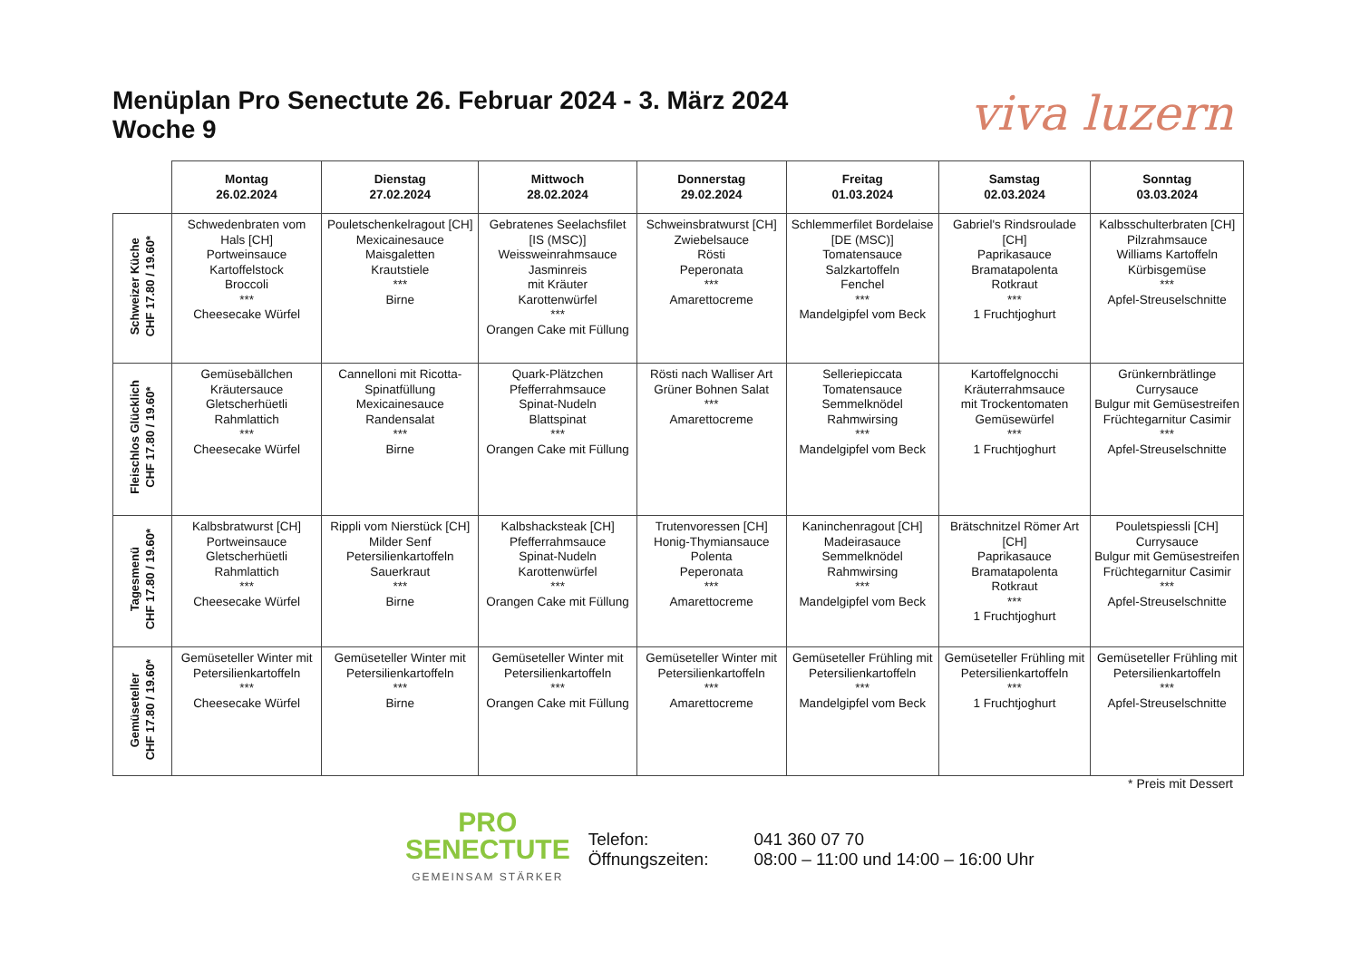Menüplan Pro Senectute 26. Februar 2024 - 3. März 2024
Woche 9
viva luzern
| | Montag 26.02.2024 | Dienstag 27.02.2024 | Mittwoch 28.02.2024 | Donnerstag 29.02.2024 | Freitag 01.03.2024 | Samstag 02.03.2024 | Sonntag 03.03.2024 |
| --- | --- | --- | --- | --- | --- | --- | --- |
| Schweizer Küche CHF 17.80 / 19.60* | Schwedenbraten vom Hals [CH] Portweinsauce Kartoffelstock Broccoli *** Cheesecake Würfel | Pouletschenkelragout [CH] Mexicainesauce Maisgaletten Krautstiele *** Birne | Gebratenes Seelachsfilet [IS (MSC)] Weissweinrahmsauce Jasminreis mit Kräuter Karottenwürfel *** Orangen Cake mit Füllung | Schweinsbratwurst [CH] Zwiebelsauce Rösti Peperonata *** Amarettocreme | Schlemmerfilet Bordelaise [DE (MSC)] Tomatensauce Salzkartoffeln Fenchel *** Mandelgipfel vom Beck | Gabriel's Rindsroulade [CH] Paprikasauce Bramatapolenta Rotkraut *** 1 Fruchtjoghurt | Kalbsschulterbraten [CH] Pilzrahmsauce Williams Kartoffeln Kürbisgemüse *** Apfel-Streuselschnitte |
| Fleischlos Glücklich CHF 17.80 / 19.60* | Gemüsebällchen Kräutersauce Gletscherhüetli Rahmlattich *** Cheesecake Würfel | Cannelloni mit Ricotta-Spinatfüllung Mexicainesauce Randensalat *** Birne | Quark-Plätzchen Pfefferrahmsauce Spinat-Nudeln Blattspinat *** Orangen Cake mit Füllung | Rösti nach Walliser Art Grüner Bohnen Salat *** Amarettocreme | Selleriepiccata Tomatensauce Semmelknödel Rahmwirsing *** Mandelgipfel vom Beck | Kartoffelgnocchi Kräuterrahmsauce mit Trockentomaten Gemüsewürfel *** 1 Fruchtjoghurt | Grünkernbrätlinge Currysauce Bulgur mit Gemüsestreifen Früchtegarnitur Casimir *** Apfel-Streuselschnitte |
| Tagesmenü CHF 17.80 / 19.60* | Kalbsbratwurst [CH] Portweinsauce Gletscherhüetli Rahmlattich *** Cheesecake Würfel | Rippli vom Nierstück [CH] Milder Senf Petersilienkartoffeln Sauerkraut *** Birne | Kalbshacksteak [CH] Pfefferrahmsauce Spinat-Nudeln Karottenwürfel *** Orangen Cake mit Füllung | Trutenvoressen [CH] Honig-Thymiansauce Polenta Peperonata *** Amarettocreme | Kaninchenragout [CH] Madeirasauce Semmelknödel Rahmwirsing *** Mandelgipfel vom Beck | Brätschnitzel Römer Art [CH] Paprikasauce Bramatapolenta Rotkraut *** 1 Fruchtjoghurt | Pouletspiessli [CH] Currysauce Bulgur mit Gemüsestreifen Früchtegarnitur Casimir *** Apfel-Streuselschnitte |
| Gemüseteller CHF 17.80 / 19.60* | Gemüseteller Winter mit Petersilienkartoffeln *** Cheesecake Würfel | Gemüseteller Winter mit Petersilienkartoffeln *** Birne | Gemüseteller Winter mit Petersilienkartoffeln *** Orangen Cake mit Füllung | Gemüseteller Winter mit Petersilienkartoffeln *** Amarettocreme | Gemüseteller Frühling mit Petersilienkartoffeln *** Mandelgipfel vom Beck | Gemüseteller Frühling mit Petersilienkartoffeln *** 1 Fruchtjoghurt | Gemüseteller Frühling mit Petersilienkartoffeln *** Apfel-Streuselschnitte |
* Preis mit Dessert
PRO
SENECTUTE
GEMEINSAM STÄRKER
Telefon:
Öffnungszeiten:
041 360 07 70
08:00 – 11:00 und 14:00 – 16:00 Uhr